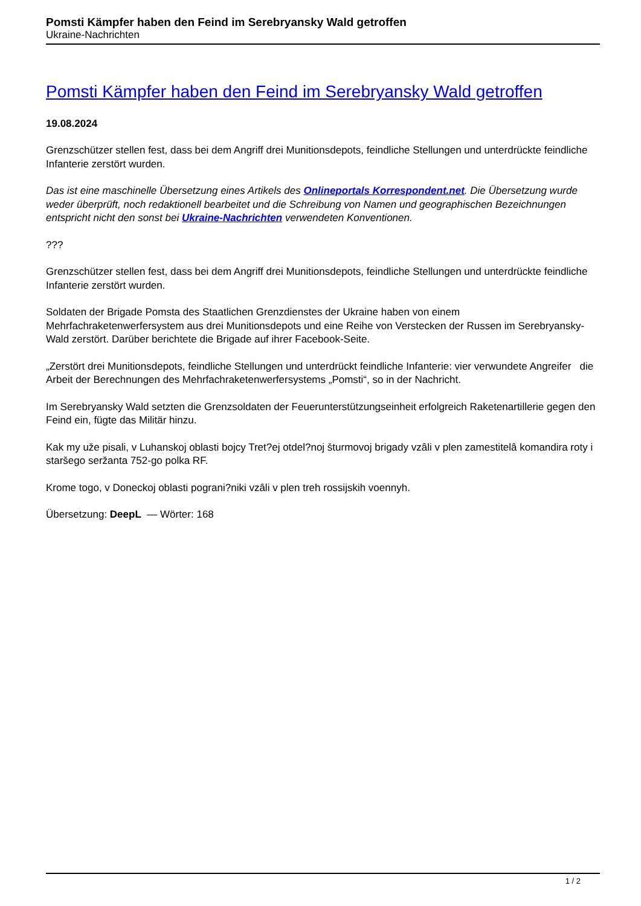Pomsti Kämpfer haben den Feind im Serebryansky Wald getroffen
Ukraine-Nachrichten
Pomsti Kämpfer haben den Feind im Serebryansky Wald getroffen
19.08.2024
Grenzschützer stellen fest, dass bei dem Angriff drei Munitionsdepots, feindliche Stellungen und unterdrückte feindliche Infanterie zerstört wurden.
Das ist eine maschinelle Übersetzung eines Artikels des Onlineportals Korrespondent.net. Die Übersetzung wurde weder überprüft, noch redaktionell bearbeitet und die Schreibung von Namen und geographischen Bezeichnungen entspricht nicht den sonst bei Ukraine-Nachrichten verwendeten Konventionen.
???
Grenzschützer stellen fest, dass bei dem Angriff drei Munitionsdepots, feindliche Stellungen und unterdrückte feindliche Infanterie zerstört wurden.
Soldaten der Brigade Pomsta des Staatlichen Grenzdienstes der Ukraine haben von einem Mehrfachraketenwerfersystem aus drei Munitionsdepots und eine Reihe von Verstecken der Russen im Serebryansky-Wald zerstört. Darüber berichtete die Brigade auf ihrer Facebook-Seite.
„Zerstört drei Munitionsdepots, feindliche Stellungen und unterdrückt feindliche Infanterie: vier verwundete Angreifer die Arbeit der Berechnungen des Mehrfachraketenwerfersystems „Pomsti“, so in der Nachricht.
Im Serebryansky Wald setzten die Grenzsoldaten der Feuerunterstützungseinheit erfolgreich Raketenartillerie gegen den Feind ein, fügte das Militär hinzu.
Kak my uže pisali, v Luhanskoj oblasti bojcy Tret?ej otdel?noj šturmovoj brigady vzâli v plen zamestitelâ komandira roty i staršego seržanta 752-go polka RF.
Krome togo, v Doneckoj oblasti pograni?niki vzâli v plen treh rossijskih voennyh.
Übersetzung: DeepL — Wörter: 168
1 / 2